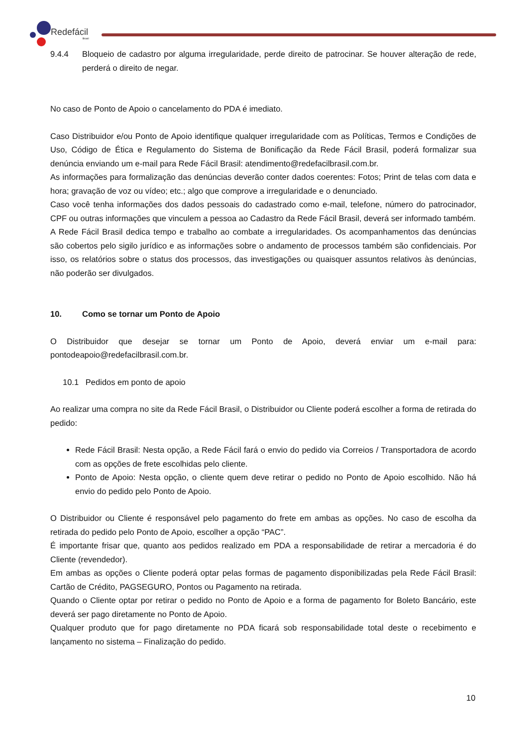Redefácil
Brasil
9.4.4 Bloqueio de cadastro por alguma irregularidade, perde direito de patrocinar. Se houver alteração de rede, perderá o direito de negar.
No caso de Ponto de Apoio o cancelamento do PDA é imediato.
Caso Distribuidor e/ou Ponto de Apoio identifique qualquer irregularidade com as Políticas, Termos e Condições de Uso, Código de Ética e Regulamento do Sistema de Bonificação da Rede Fácil Brasil, poderá formalizar sua denúncia enviando um e-mail para Rede Fácil Brasil: atendimento@redefacilbrasil.com.br.
As informações para formalização das denúncias deverão conter dados coerentes: Fotos; Print de telas com data e hora; gravação de voz ou vídeo; etc.; algo que comprove a irregularidade e o denunciado.
Caso você tenha informações dos dados pessoais do cadastrado como e-mail, telefone, número do patrocinador, CPF ou outras informações que vinculem a pessoa ao Cadastro da Rede Fácil Brasil, deverá ser informado também.
A Rede Fácil Brasil dedica tempo e trabalho ao combate a irregularidades. Os acompanhamentos das denúncias são cobertos pelo sigilo jurídico e as informações sobre o andamento de processos também são confidenciais. Por isso, os relatórios sobre o status dos processos, das investigações ou quaisquer assuntos relativos às denúncias, não poderão ser divulgados.
10. Como se tornar um Ponto de Apoio
O Distribuidor que desejar se tornar um Ponto de Apoio, deverá enviar um e-mail para: pontodeapoio@redefacilbrasil.com.br.
10.1 Pedidos em ponto de apoio
Ao realizar uma compra no site da Rede Fácil Brasil, o Distribuidor ou Cliente poderá escolher a forma de retirada do pedido:
Rede Fácil Brasil: Nesta opção, a Rede Fácil fará o envio do pedido via Correios / Transportadora de acordo com as opções de frete escolhidas pelo cliente.
Ponto de Apoio: Nesta opção, o cliente quem deve retirar o pedido no Ponto de Apoio escolhido. Não há envio do pedido pelo Ponto de Apoio.
O Distribuidor ou Cliente é responsável pelo pagamento do frete em ambas as opções. No caso de escolha da retirada do pedido pelo Ponto de Apoio, escolher a opção “PAC”.
É importante frisar que, quanto aos pedidos realizado em PDA a responsabilidade de retirar a mercadoria é do Cliente (revendedor).
Em ambas as opções o Cliente poderá optar pelas formas de pagamento disponibilizadas pela Rede Fácil Brasil: Cartão de Crédito, PAGSEGURO, Pontos ou Pagamento na retirada.
Quando o Cliente optar por retirar o pedido no Ponto de Apoio e a forma de pagamento for Boleto Bancário, este deverá ser pago diretamente no Ponto de Apoio.
Qualquer produto que for pago diretamente no PDA ficará sob responsabilidade total deste o recebimento e lançamento no sistema – Finalização do pedido.
10